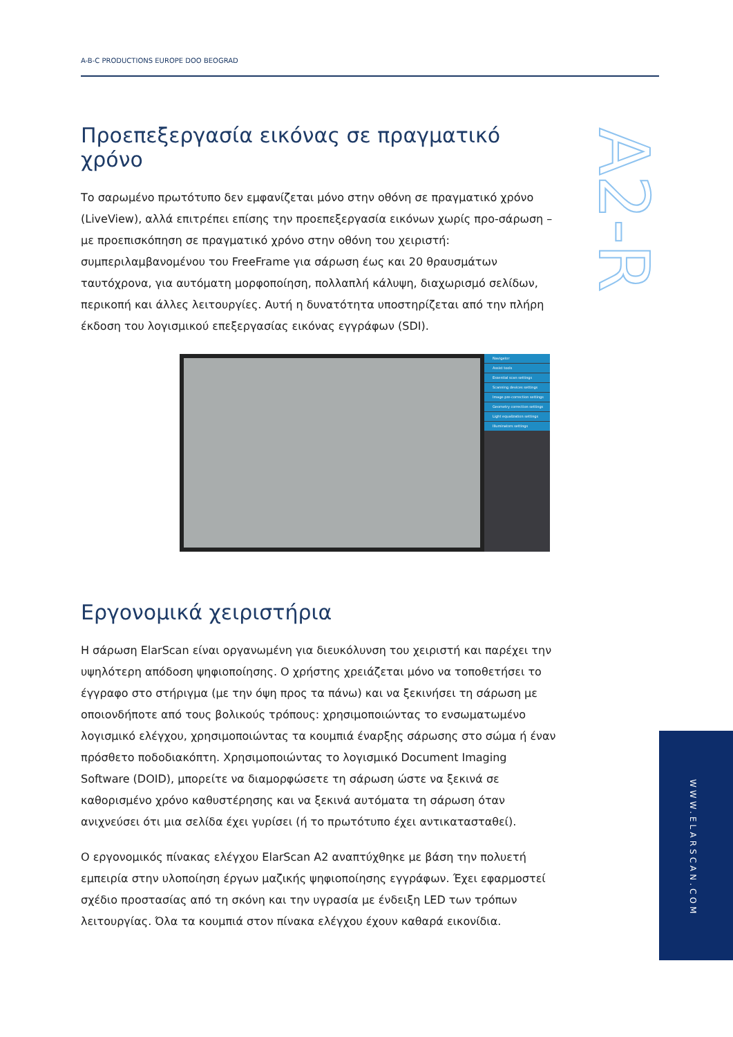A-B-C PRODUCTIONS EUROPE DOO BEOGRAD
A2-R
Προεπεξεργασία εικόνας σε πραγματικό χρόνο
Το σαρωμένο πρωτότυπο δεν εμφανίζεται μόνο στην οθόνη σε πραγματικό χρόνο (LiveView), αλλά επιτρέπει επίσης την προεπεξεργασία εικόνων χωρίς προ-σάρωση – με προεπισκόπηση σε πραγματικό χρόνο στην οθόνη του χειριστή: συμπεριλαμβανομένου του FreeFrame για σάρωση έως και 20 θραυσμάτων ταυτόχρονα, για αυτόματη μορφοποίηση, πολλαπλή κάλυψη, διαχωρισμό σελίδων, περικοπή και άλλες λειτουργίες. Αυτή η δυνατότητα υποστηρίζεται από την πλήρη έκδοση του λογισμικού επεξεργασίας εικόνας εγγράφων (SDI).
Navigator
Assist tools
Essential scan settings
Scanning devices settings
Image pre-correction settings
Geometry correction settings
Light equalization settings
Illuminators settings
Εργονομικά χειριστήρια
Η σάρωση ElarScan είναι οργανωμένη για διευκόλυνση του χειριστή και παρέχει την υψηλότερη απόδοση ψηφιοποίησης. Ο χρήστης χρειάζεται μόνο να τοποθετήσει το έγγραφο στο στήριγμα (με την όψη προς τα πάνω) και να ξεκινήσει τη σάρωση με οποιονδήποτε από τους βολικούς τρόπους: χρησιμοποιώντας το ενσωματωμένο λογισμικό ελέγχου, χρησιμοποιώντας τα κουμπιά έναρξης σάρωσης στο σώμα ή έναν πρόσθετο ποδοδιακόπτη. Χρησιμοποιώντας το λογισμικό Document Imaging Software (DOID), μπορείτε να διαμορφώσετε τη σάρωση ώστε να ξεκινά σε καθορισμένο χρόνο καθυστέρησης και να ξεκινά αυτόματα τη σάρωση όταν ανιχνεύσει ότι μια σελίδα έχει γυρίσει (ή το πρωτότυπο έχει αντικατασταθεί).
Ο εργονομικός πίνακας ελέγχου ElarScan A2 αναπτύχθηκε με βάση την πολυετή εμπειρία στην υλοποίηση έργων μαζικής ψηφιοποίησης εγγράφων. Έχει εφαρμοστεί σχέδιο προστασίας από τη σκόνη και την υγρασία με ένδειξη LED των τρόπων λειτουργίας. Όλα τα κουμπιά στον πίνακα ελέγχου έχουν καθαρά εικονίδια.
WWW.ELARSCAN.COM